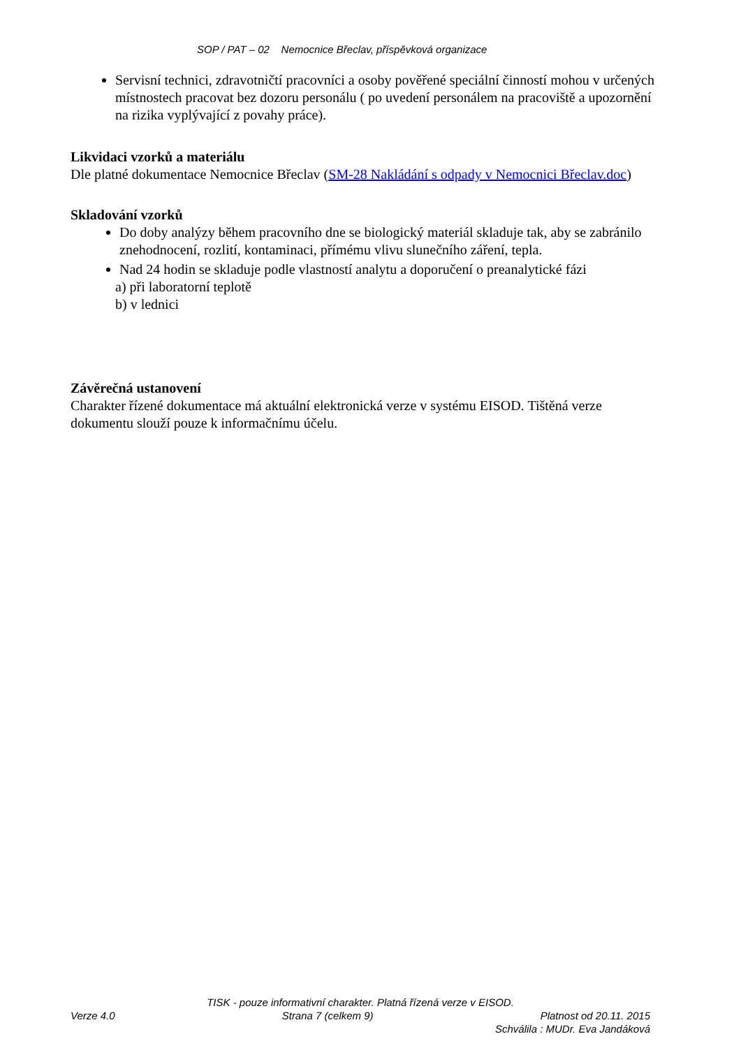SOP / PAT – 02 Nemocnice Břeclav, příspěvková organizace
Servisní technici, zdravotničtí pracovníci a osoby pověřené speciální činností mohou v určených místnostech pracovat bez dozoru personálu ( po uvedení personálem na pracoviště a upozornění na rizika vyplývající z povahy práce).
Likvidaci vzorků a materiálu
Dle platné dokumentace Nemocnice Břeclav (SM-28 Nakládání s odpady v Nemocnici Břeclav.doc)
Skladování vzorků
Do doby analýzy během pracovního dne se biologický materiál skladuje tak, aby se zabránilo znehodnocení, rozlití, kontaminaci, přímému vlivu slunečního záření, tepla.
Nad 24 hodin se skladuje podle vlastností analytu a doporučení o preanalytické fázi
a) při laboratorní teplotě
b) v lednici
Závěrečná ustanovení
Charakter řízené dokumentace má aktuální elektronická verze v systému EISOD. Tištěná verze dokumentu slouží pouze k informačnímu účelu.
TISK - pouze informativní charakter. Platná řízená verze v EISOD.
Verze 4.0 Strana 7 (celkem 9) Platnost od 20.11. 2015
Schválila : MUDr. Eva Jandáková